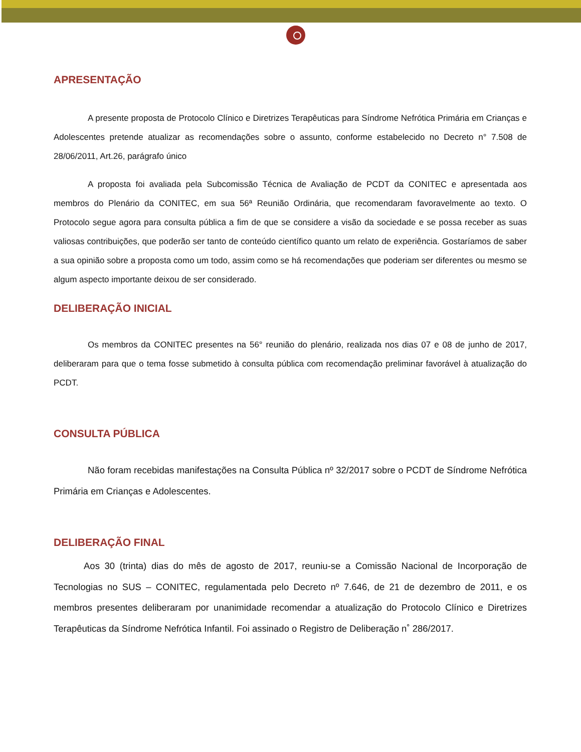APRESENTAÇÃO
A presente proposta de Protocolo Clínico e Diretrizes Terapêuticas para Síndrome Nefrótica Primária em Crianças e Adolescentes pretende atualizar as recomendações sobre o assunto, conforme estabelecido no Decreto n° 7.508 de 28/06/2011, Art.26, parágrafo único
A proposta foi avaliada pela Subcomissão Técnica de Avaliação de PCDT da CONITEC e apresentada aos membros do Plenário da CONITEC, em sua 56ª Reunião Ordinária, que recomendaram favoravelmente ao texto. O Protocolo segue agora para consulta pública a fim de que se considere a visão da sociedade e se possa receber as suas valiosas contribuições, que poderão ser tanto de conteúdo científico quanto um relato de experiência. Gostaríamos de saber a sua opinião sobre a proposta como um todo, assim como se há recomendações que poderiam ser diferentes ou mesmo se algum aspecto importante deixou de ser considerado.
DELIBERAÇÃO INICIAL
Os membros da CONITEC presentes na 56° reunião do plenário, realizada nos dias 07 e 08 de junho de 2017, deliberaram para que o tema fosse submetido à consulta pública com recomendação preliminar favorável à atualização do PCDT.
CONSULTA PÚBLICA
Não foram recebidas manifestações na Consulta Pública nº 32/2017 sobre o PCDT de Síndrome Nefrótica Primária em Crianças e Adolescentes.
DELIBERAÇÃO FINAL
Aos 30 (trinta) dias do mês de agosto de 2017, reuniu-se a Comissão Nacional de Incorporação de Tecnologias no SUS – CONITEC, regulamentada pelo Decreto nº 7.646, de 21 de dezembro de 2011, e os membros presentes deliberaram por unanimidade recomendar a atualização do Protocolo Clínico e Diretrizes Terapêuticas da Síndrome Nefrótica Infantil. Foi assinado o Registro de Deliberação n˚ 286/2017.